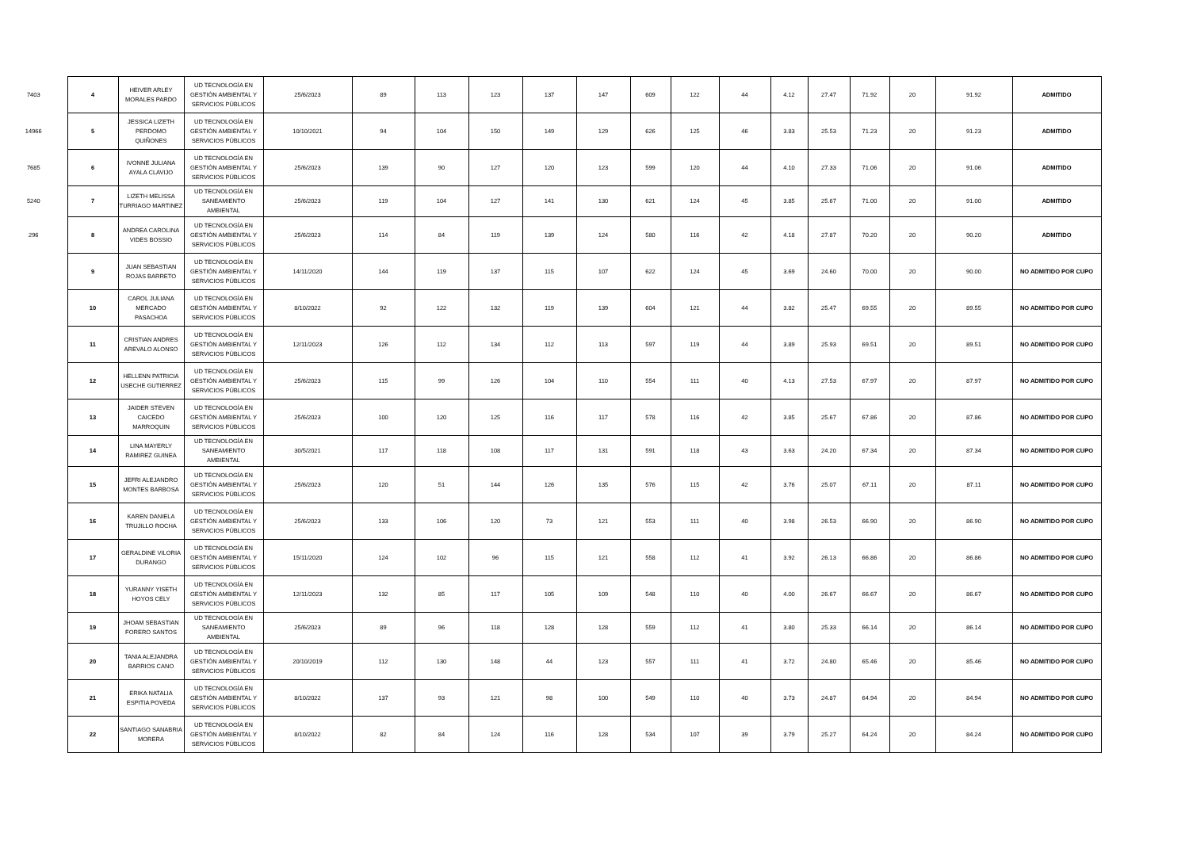| 7403 | 4 | HEIVER ARLEY MORALES PARDO | UD TECNOLOGÍA EN GESTIÓN AMBIENTAL Y SERVICIOS PÚBLICOS | 25/6/2023 | 89 | 113 | 123 | 137 | 147 | 609 | 122 | 44 | 4.12 | 27.47 | 71.92 | 20 | 91.92 | ADMITIDO |
| 14966 | 5 | JESSICA LIZETH PERDOMO QUIÑONES | UD TECNOLOGÍA EN GESTIÓN AMBIENTAL Y SERVICIOS PÚBLICOS | 10/10/2021 | 94 | 104 | 150 | 149 | 129 | 626 | 125 | 46 | 3.83 | 25.53 | 71.23 | 20 | 91.23 | ADMITIDO |
| 7685 | 6 | IVONNE JULIANA AYALA CLAVIJO | UD TECNOLOGÍA EN GESTIÓN AMBIENTAL Y SERVICIOS PÚBLICOS | 25/6/2023 | 139 | 90 | 127 | 120 | 123 | 599 | 120 | 44 | 4.10 | 27.33 | 71.06 | 20 | 91.06 | ADMITIDO |
| 5240 | 7 | LIZETH MELISSA TURRIAGO MARTINEZ | UD TECNOLOGÍA EN SANEAMIENTO AMBIENTAL | 25/6/2023 | 119 | 104 | 127 | 141 | 130 | 621 | 124 | 45 | 3.85 | 25.67 | 71.00 | 20 | 91.00 | ADMITIDO |
| 296 | 8 | ANDREA CAROLINA VIDES BOSSIO | UD TECNOLOGÍA EN GESTIÓN AMBIENTAL Y SERVICIOS PÚBLICOS | 25/6/2023 | 114 | 84 | 119 | 139 | 124 | 580 | 116 | 42 | 4.18 | 27.87 | 70.20 | 20 | 90.20 | ADMITIDO |
| | 9 | JUAN SEBASTIAN ROJAS BARRETO | UD TECNOLOGÍA EN GESTIÓN AMBIENTAL Y SERVICIOS PÚBLICOS | 14/11/2020 | 144 | 119 | 137 | 115 | 107 | 622 | 124 | 45 | 3.69 | 24.60 | 70.00 | 20 | 90.00 | NO ADMITIDO POR CUPO |
| | 10 | CAROL JULIANA MERCADO PASACHOA | UD TECNOLOGÍA EN GESTIÓN AMBIENTAL Y SERVICIOS PÚBLICOS | 8/10/2022 | 92 | 122 | 132 | 119 | 139 | 604 | 121 | 44 | 3.82 | 25.47 | 69.55 | 20 | 89.55 | NO ADMITIDO POR CUPO |
| | 11 | CRISTIAN ANDRES AREVALO ALONSO | UD TECNOLOGÍA EN GESTIÓN AMBIENTAL Y SERVICIOS PÚBLICOS | 12/11/2023 | 126 | 112 | 134 | 112 | 113 | 597 | 119 | 44 | 3.89 | 25.93 | 69.51 | 20 | 89.51 | NO ADMITIDO POR CUPO |
| | 12 | HELLENN PATRICIA USECHE GUTIERREZ | UD TECNOLOGÍA EN GESTIÓN AMBIENTAL Y SERVICIOS PÚBLICOS | 25/6/2023 | 115 | 99 | 126 | 104 | 110 | 554 | 111 | 40 | 4.13 | 27.53 | 67.97 | 20 | 87.97 | NO ADMITIDO POR CUPO |
| | 13 | JAIDER STEVEN CAICEDO MARROQUIN | UD TECNOLOGÍA EN GESTIÓN AMBIENTAL Y SERVICIOS PÚBLICOS | 25/6/2023 | 100 | 120 | 125 | 116 | 117 | 578 | 116 | 42 | 3.85 | 25.67 | 67.86 | 20 | 87.86 | NO ADMITIDO POR CUPO |
| | 14 | LINA MAYERLY RAMIREZ GUINEA | UD TECNOLOGÍA EN SANEAMIENTO AMBIENTAL | 30/5/2021 | 117 | 118 | 108 | 117 | 131 | 591 | 118 | 43 | 3.63 | 24.20 | 67.34 | 20 | 87.34 | NO ADMITIDO POR CUPO |
| | 15 | JEFRI ALEJANDRO MONTES BARBOSA | UD TECNOLOGÍA EN GESTIÓN AMBIENTAL Y SERVICIOS PÚBLICOS | 25/6/2023 | 120 | 51 | 144 | 126 | 135 | 576 | 115 | 42 | 3.76 | 25.07 | 67.11 | 20 | 87.11 | NO ADMITIDO POR CUPO |
| | 16 | KAREN DANIELA TRUJILLO ROCHA | UD TECNOLOGÍA EN GESTIÓN AMBIENTAL Y SERVICIOS PÚBLICOS | 25/6/2023 | 133 | 106 | 120 | 73 | 121 | 553 | 111 | 40 | 3.98 | 26.53 | 66.90 | 20 | 86.90 | NO ADMITIDO POR CUPO |
| | 17 | GERALDINE VILORIA DURANGO | UD TECNOLOGÍA EN GESTIÓN AMBIENTAL Y SERVICIOS PÚBLICOS | 15/11/2020 | 124 | 102 | 96 | 115 | 121 | 558 | 112 | 41 | 3.92 | 26.13 | 66.86 | 20 | 86.86 | NO ADMITIDO POR CUPO |
| | 18 | YURANNY YISETH HOYOS CELY | UD TECNOLOGÍA EN GESTIÓN AMBIENTAL Y SERVICIOS PÚBLICOS | 12/11/2023 | 132 | 85 | 117 | 105 | 109 | 548 | 110 | 40 | 4.00 | 26.67 | 66.67 | 20 | 86.67 | NO ADMITIDO POR CUPO |
| | 19 | JHOAM SEBASTIAN FORERO SANTOS | UD TECNOLOGÍA EN SANEAMIENTO AMBIENTAL | 25/6/2023 | 89 | 96 | 118 | 128 | 128 | 559 | 112 | 41 | 3.80 | 25.33 | 66.14 | 20 | 86.14 | NO ADMITIDO POR CUPO |
| | 20 | TANIA ALEJANDRA BARRIOS CANO | UD TECNOLOGÍA EN GESTIÓN AMBIENTAL Y SERVICIOS PÚBLICOS | 20/10/2019 | 112 | 130 | 148 | 44 | 123 | 557 | 111 | 41 | 3.72 | 24.80 | 65.46 | 20 | 85.46 | NO ADMITIDO POR CUPO |
| | 21 | ERIKA NATALIA ESPITIA POVEDA | UD TECNOLOGÍA EN GESTIÓN AMBIENTAL Y SERVICIOS PÚBLICOS | 8/10/2022 | 137 | 93 | 121 | 98 | 100 | 549 | 110 | 40 | 3.73 | 24.87 | 64.94 | 20 | 84.94 | NO ADMITIDO POR CUPO |
| | 22 | SANTIAGO SANABRIA MORERA | UD TECNOLOGÍA EN GESTIÓN AMBIENTAL Y SERVICIOS PÚBLICOS | 8/10/2022 | 82 | 84 | 124 | 116 | 128 | 534 | 107 | 39 | 3.79 | 25.27 | 64.24 | 20 | 84.24 | NO ADMITIDO POR CUPO |